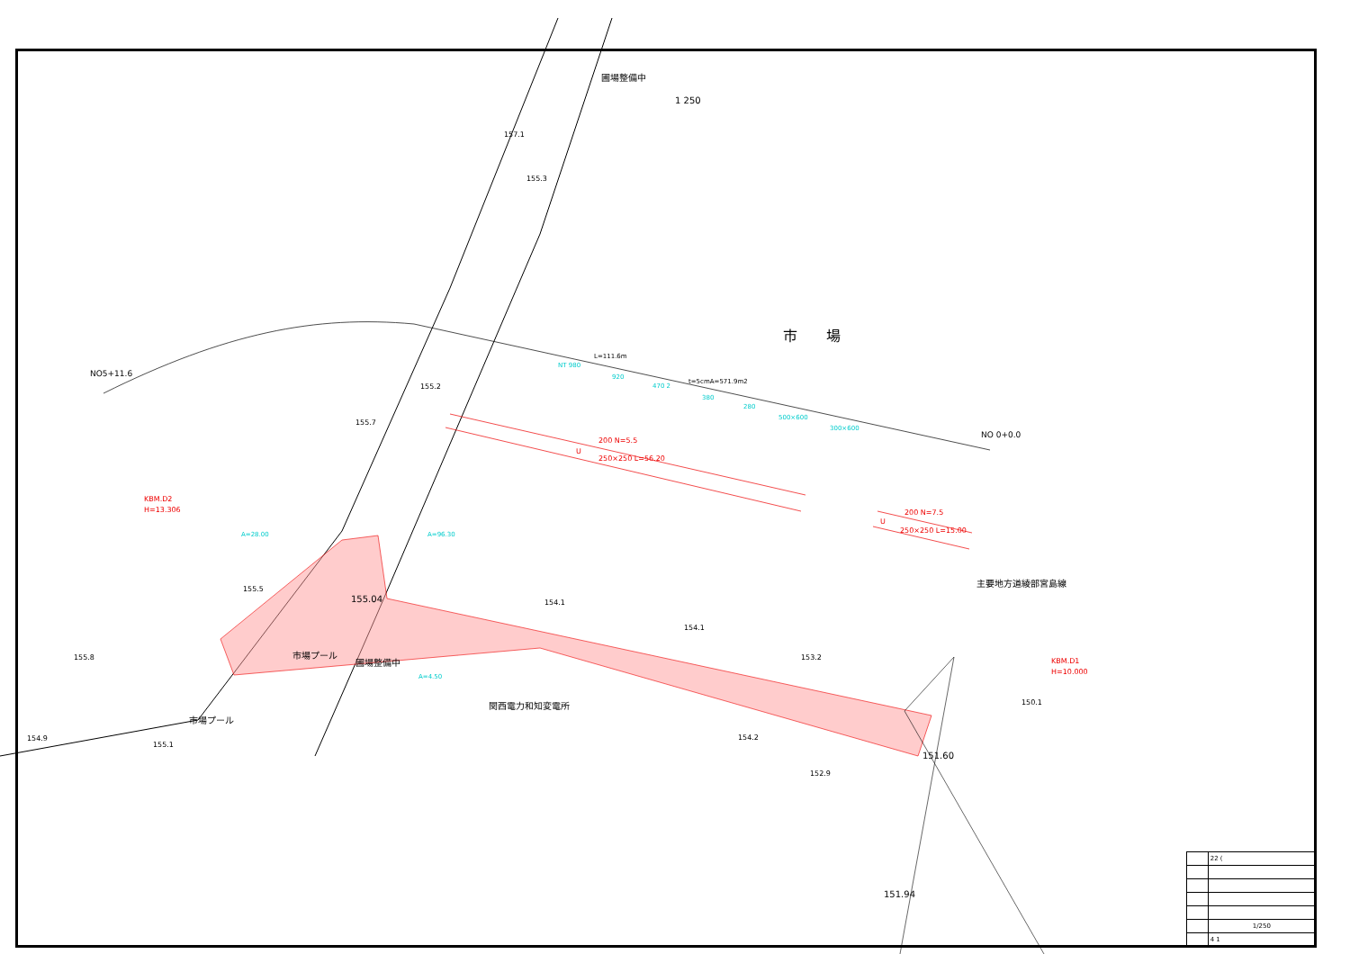圃場整備中
1 250
市　　場
NO5+11.6
NO 0+0.0
L=111.6m
t=5cmA=571.9m2
NT 980
920
470 2
380
280
500×600
300×600
200 N=5.5
U
250×250 L=56.20
200 N=7.5
U
250×250 L=15.00
KBM.D2
H=13.306
KBM.D1
H=10.000
A=28.00 A=96.30
A=4.50
155.04
圃場整備中
市場プール
市場プール
関西電力和知変電所
主要地方道綾部宮島線
151.60
151.94
157.1
155.3
155.2
155.7
155.5
155.8
154.9
155.1
154.1
154.1
153.2
150.1
152.9
154.2
| | 22 ( |
| | 1/250 |
| | 4 1 |